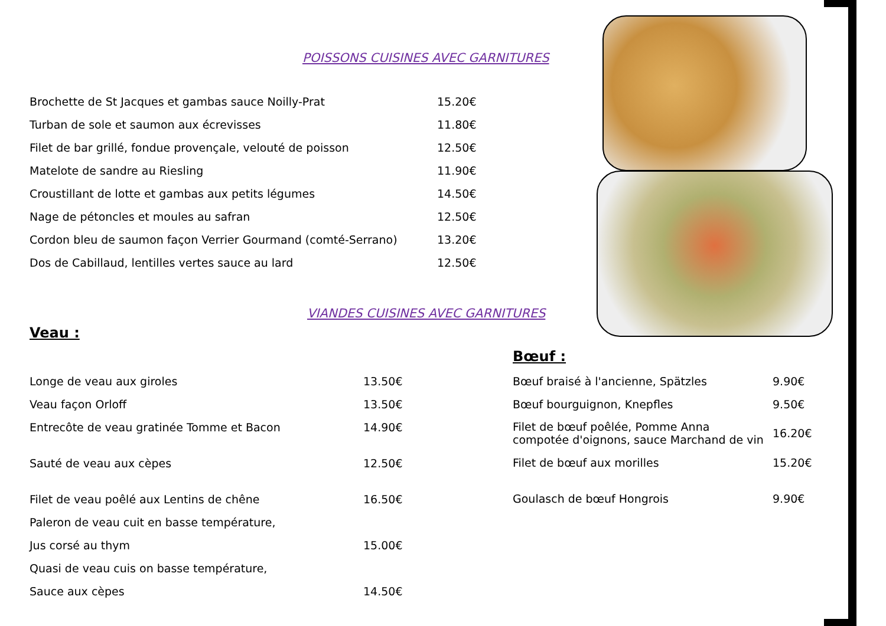POISSONS CUISINES AVEC GARNITURES
Brochette de St Jacques et gambas sauce Noilly-Prat 15.20€
Turban de sole et saumon aux écrevisses 11.80€
Filet de bar grillé, fondue provençale, velouté de poisson 12.50€
Matelote de sandre au Riesling 11.90€
Croustillant de lotte et gambas aux petits légumes 14.50€
Nage de pétoncles et moules au safran 12.50€
Cordon bleu de saumon façon Verrier Gourmand (comté-Serrano) 13.20€
Dos de Cabillaud, lentilles vertes sauce au lard 12.50€
VIANDES CUISINES AVEC GARNITURES
Veau :
Longe de veau aux giroles 13.50€
Veau façon Orloff 13.50€
Entrecôte de veau gratinée Tomme et Bacon 14.90€
Sauté de veau aux cèpes 12.50€
Filet de veau poêlé aux Lentins de chêne 16.50€
Paleron de veau cuit en basse température,
Jus corsé au thym 15.00€
Quasi de veau cuis on basse température,
Sauce aux cèpes 14.50€
Bœuf :
Bœuf braisé à l'ancienne, Spätzles 9.90€
Bœuf bourguignon, Knepfles 9.50€
Filet de bœuf poêlée, Pomme Anna
compotée d'oignons, sauce Marchand de vin 16.20€
Filet de bœuf aux morilles 15.20€
Goulasch de bœuf Hongrois 9.90€